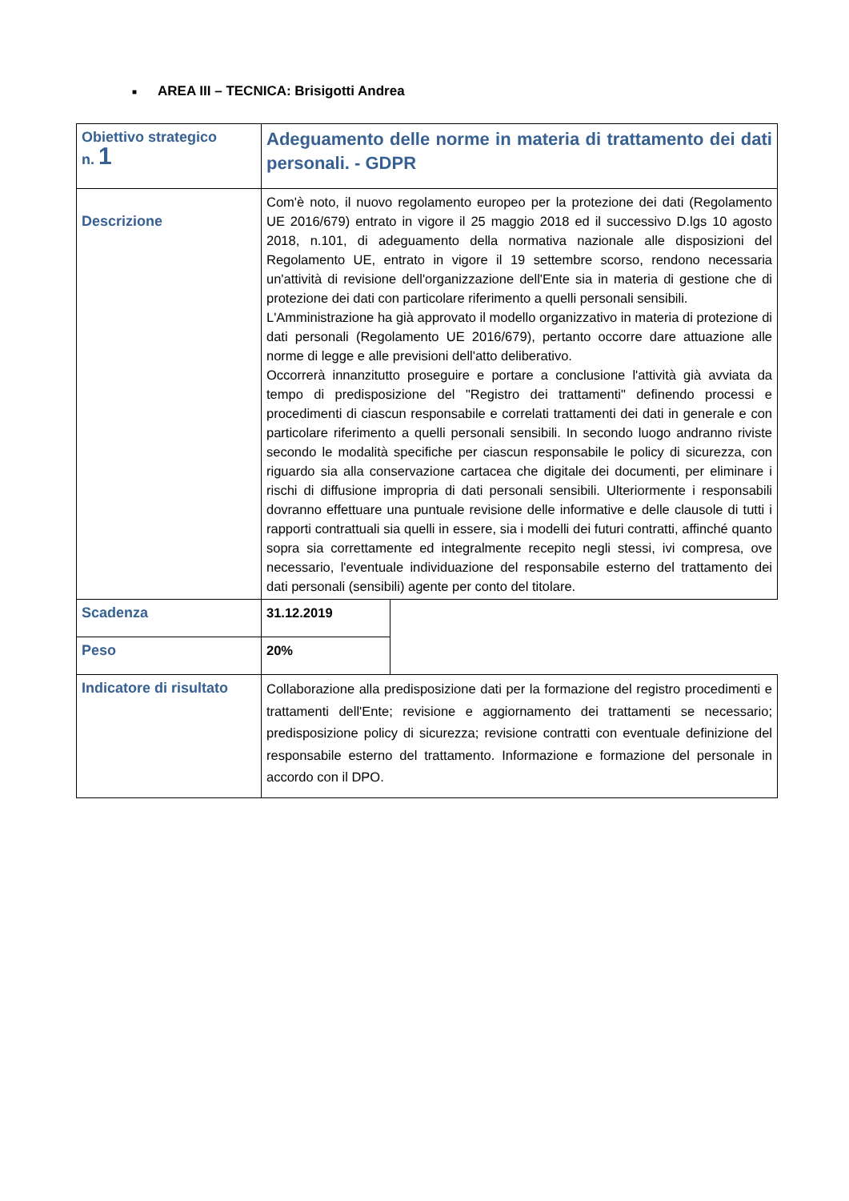■ AREA III – TECNICA: Brisigotti Andrea
| Obiettivo strategico n. 1 | Adeguamento delle norme in materia di trattamento dei dati personali. - GDPR | |
| Descrizione | Com'è noto, il nuovo regolamento europeo per la protezione dei dati (Regolamento UE 2016/679) entrato in vigore il 25 maggio 2018 ed il successivo D.lgs 10 agosto 2018, n.101, di adeguamento della normativa nazionale alle disposizioni del Regolamento UE, entrato in vigore il 19 settembre scorso, rendono necessaria un'attività di revisione dell'organizzazione dell'Ente sia in materia di gestione che di protezione dei dati con particolare riferimento a quelli personali sensibili. L'Amministrazione ha già approvato il modello organizzativo in materia di protezione di dati personali (Regolamento UE 2016/679), pertanto occorre dare attuazione alle norme di legge e alle previsioni dell'atto deliberativo. Occorrerà innanzitutto proseguire e portare a conclusione l'attività già avviata da tempo di predisposizione del "Registro dei trattamenti" definendo processi e procedimenti di ciascun responsabile e correlati trattamenti dei dati in generale e con particolare riferimento a quelli personali sensibili. In secondo luogo andranno riviste secondo le modalità specifiche per ciascun responsabile le policy di sicurezza, con riguardo sia alla conservazione cartacea che digitale dei documenti, per eliminare i rischi di diffusione impropria di dati personali sensibili. Ulteriormente i responsabili dovranno effettuare una puntuale revisione delle informative e delle clausole di tutti i rapporti contrattuali sia quelli in essere, sia i modelli dei futuri contratti, affinché quanto sopra sia correttamente ed integralmente recepito negli stessi, ivi compresa, ove necessario, l'eventuale individuazione del responsabile esterno del trattamento dei dati personali (sensibili) agente per conto del titolare. | |
| Scadenza | 31.12.2019 | |
| Peso | 20% | |
| Indicatore di risultato | Collaborazione alla predisposizione dati per la formazione del registro procedimenti e trattamenti dell'Ente; revisione e aggiornamento dei trattamenti se necessario; predisposizione policy di sicurezza; revisione contratti con eventuale definizione del responsabile esterno del trattamento. Informazione e formazione del personale in accordo con il DPO. | |